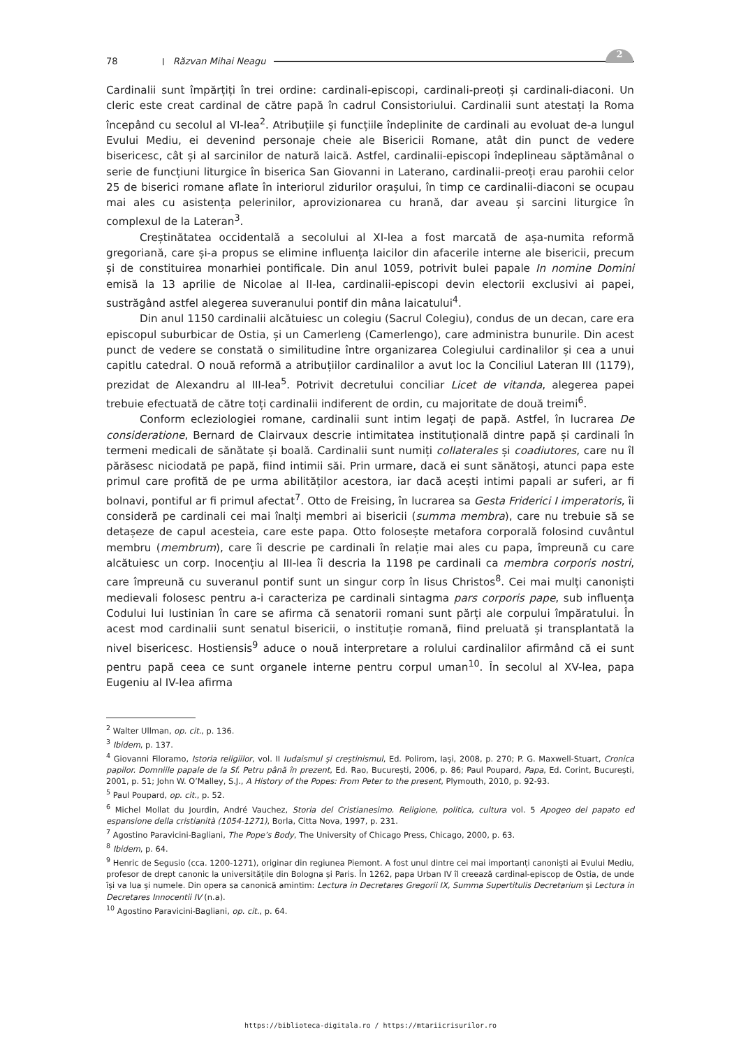78 | Răzvan Mihai Neagu
2
Cardinalii sunt împărțiți în trei ordine: cardinali-episcopi, cardinali-preoți și cardinali-diaconi. Un cleric este creat cardinal de către papă în cadrul Consistoriului. Cardinalii sunt atestați la Roma începând cu secolul al VI-lea<sup>2</sup>. Atribuțiile și funcțiile îndeplinite de cardinali au evoluat de-a lungul Evului Mediu, ei devenind personaje cheie ale Bisericii Romane, atât din punct de vedere bisericesc, cât și al sarcinilor de natură laică. Astfel, cardinalii-episcopi îndeplineau săptămânal o serie de funcțiuni liturgice în biserica San Giovanni in Laterano, cardinalii-preoți erau parohii celor 25 de biserici romane aflate în interiorul zidurilor orașului, în timp ce cardinalii-diaconi se ocupau mai ales cu asistența pelerinilor, aprovizionarea cu hrană, dar aveau și sarcini liturgice în complexul de la Lateran<sup>3</sup>.
Creștinătatea occidentală a secolului al XI-lea a fost marcată de așa-numita reformă gregoriană, care și-a propus se elimine influența laicilor din afacerile interne ale bisericii, precum și de constituirea monarhiei pontificale. Din anul 1059, potrivit bulei papale In nomine Domini emisă la 13 aprilie de Nicolae al II-lea, cardinalii-episcopi devin electorii exclusivi ai papei, sustrăgând astfel alegerea suveranului pontif din mâna laicatului<sup>4</sup>.
Din anul 1150 cardinalii alcătuiesc un colegiu (Sacrul Colegiu), condus de un decan, care era episcopul suburbicar de Ostia, și un Camerleng (Camerlengo), care administra bunurile. Din acest punct de vedere se constată o similitudine între organizarea Colegiului cardinalilor și cea a unui capitlu catedral. O nouă reformă a atribuțiilor cardinalilor a avut loc la Conciliul Lateran III (1179), prezidat de Alexandru al III-lea<sup>5</sup>. Potrivit decretului conciliar Licet de vitanda, alegerea papei trebuie efectuată de către toți cardinalii indiferent de ordin, cu majoritate de două treimi<sup>6</sup>.
Conform ecleziologiei romane, cardinalii sunt intim legați de papă. Astfel, în lucrarea De consideratione, Bernard de Clairvaux descrie intimitatea instituțională dintre papă și cardinali în termeni medicali de sănătate și boală. Cardinalii sunt numiți collaterales și coadiutores, care nu îl părăsesc niciodată pe papă, fiind intimii săi. Prin urmare, dacă ei sunt sănătoși, atunci papa este primul care profită de pe urma abilităților acestora, iar dacă acești intimi papali ar suferi, ar fi bolnavi, pontiful ar fi primul afectat<sup>7</sup>. Otto de Freising, în lucrarea sa Gesta Friderici I imperatoris, îi consideră pe cardinali cei mai înalți membri ai bisericii (summa membra), care nu trebuie să se detașeze de capul acesteia, care este papa. Otto folosește metafora corporală folosind cuvântul membru (membrum), care îi descrie pe cardinali în relație mai ales cu papa, împreună cu care alcătuiesc un corp. Inocențiu al III-lea îi descria la 1198 pe cardinali ca membra corporis nostri, care împreună cu suveranul pontif sunt un singur corp în Iisus Christos<sup>8</sup>. Cei mai mulți canoniști medievali folosesc pentru a-i caracteriza pe cardinali sintagma pars corporis pape, sub influența Codului lui Iustinian în care se afirma că senatorii romani sunt părți ale corpului împăratului. În acest mod cardinalii sunt senatul bisericii, o instituție romană, fiind preluată și transplantată la nivel bisericesc. Hostiensis<sup>9</sup> aduce o nouă interpretare a rolului cardinalilor afirmând că ei sunt pentru papă ceea ce sunt organele interne pentru corpul uman<sup>10</sup>. În secolul al XV-lea, papa Eugeniu al IV-lea afirma
<sup>2</sup> Walter Ullman, op. cit., p. 136.
<sup>3</sup> Ibidem, p. 137.
<sup>4</sup> Giovanni Filoramo, Istoria religiilor, vol. II Iudaismul și creștinismul, Ed. Polirom, Iași, 2008, p. 270; P. G. Maxwell-Stuart, Cronica papilor. Domniile papale de la Sf. Petru până în prezent, Ed. Rao, București, 2006, p. 86; Paul Poupard, Papa, Ed. Corint, București, 2001, p. 51; John W. O’Malley, S.J., A History of the Popes: From Peter to the present, Plymouth, 2010, p. 92-93.
<sup>5</sup> Paul Poupard, op. cit., p. 52.
<sup>6</sup> Michel Mollat du Jourdin, André Vauchez, Storia del Cristianesimo. Religione, politica, cultura vol. 5 Apogeo del papato ed espansione della cristianità (1054-1271), Borla, Citta Nova, 1997, p. 231.
<sup>7</sup> Agostino Paravicini-Bagliani, The Pope’s Body, The University of Chicago Press, Chicago, 2000, p. 63.
<sup>8</sup> Ibidem, p. 64.
<sup>9</sup> Henric de Segusio (cca. 1200-1271), originar din regiunea Piemont. A fost unul dintre cei mai importanți canoniști ai Evului Mediu, profesor de drept canonic la universitățile din Bologna și Paris. În 1262, papa Urban IV îl creează cardinal-episcop de Ostia, de unde își va lua și numele. Din opera sa canonică amintim: Lectura in Decretares Gregorii IX, Summa Supertitulis Decretarium și Lectura in Decretares Innocentii IV (n.a).
<sup>10</sup> Agostino Paravicini-Bagliani, op. cit., p. 64.
https://biblioteca-digitala.ro / https://mtariicrisurilor.ro